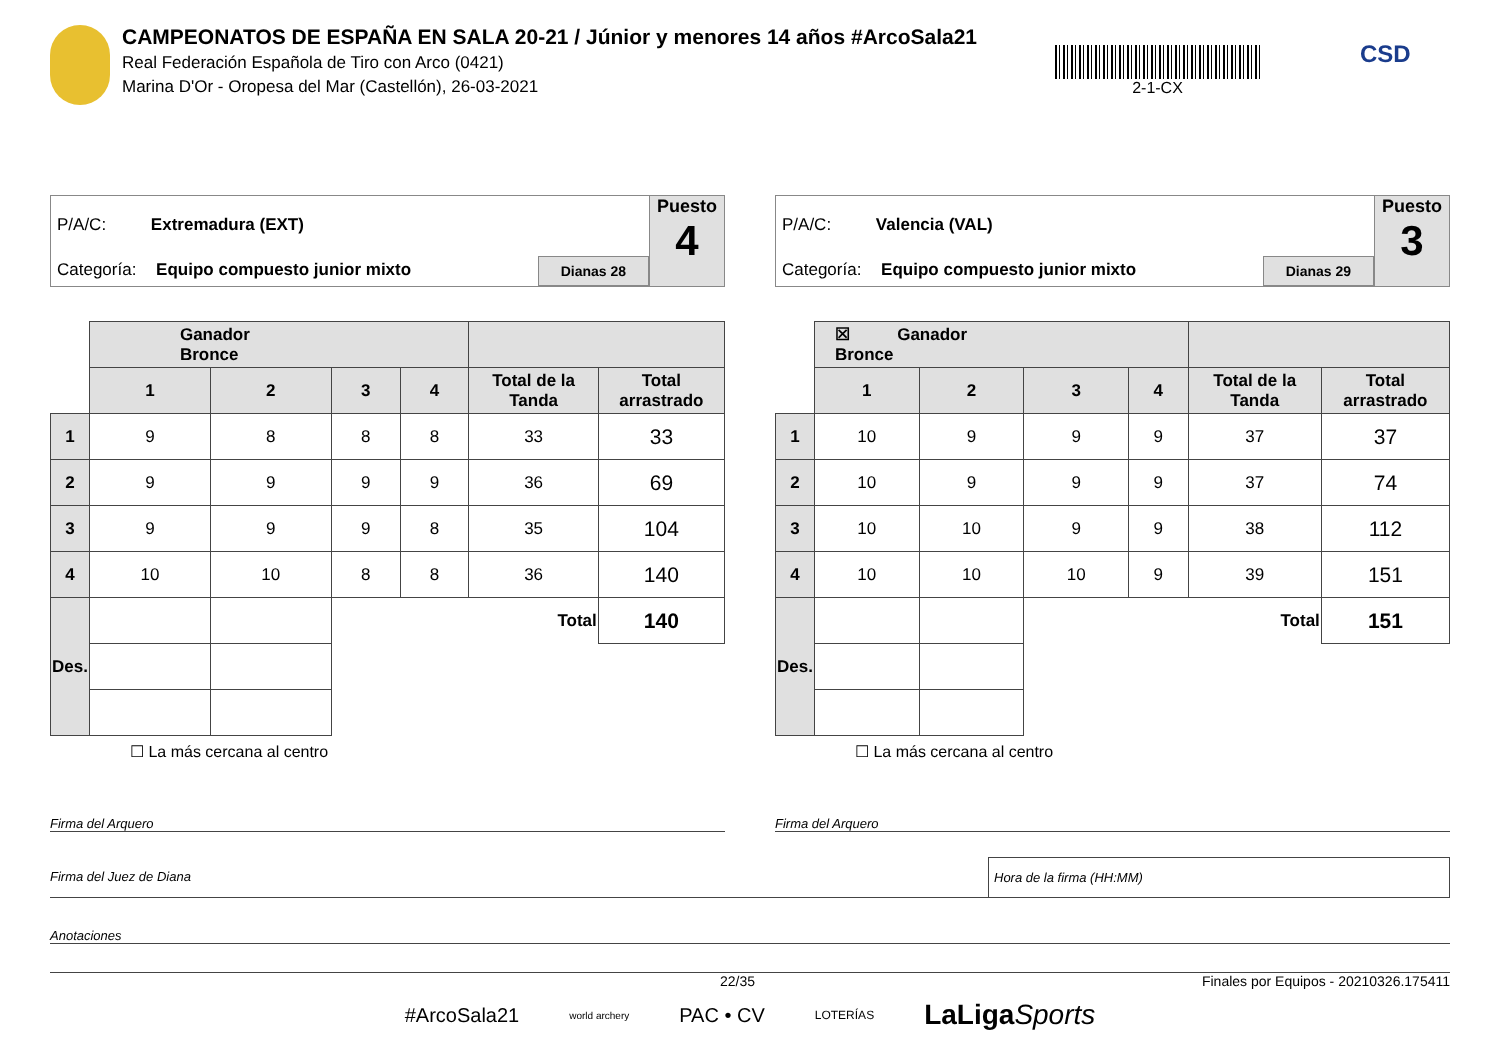CAMPEONATOS DE ESPAÑA EN SALA 20-21 / Júnior y menores 14 años #ArcoSala21
Real Federación Española de Tiro con Arco (0421)
Marina D'Or - Oropesa del Mar (Castellón), 26-03-2021
2-1-CX
CSD
P/A/C: Extremadura (EXT)
Categoría: Equipo compuesto junior mixto
Dianas 28
Puesto
4
| | Ganador Bronce | | | | | |
| | 1 | 2 | 3 | 4 | Total de la Tanda | Total arrastrado |
| 1 | 9 | 8 | 8 | 8 | 33 | 33 |
| 2 | 9 | 9 | 9 | 9 | 36 | 69 |
| 3 | 9 | 9 | 9 | 8 | 35 | 104 |
| 4 | 10 | 10 | 8 | 8 | 36 | 140 |
| Des. | | | Total | | | 140 |
☐ La más cercana al centro
P/A/C: Valencia (VAL)
Categoría: Equipo compuesto junior mixto
Dianas 29
Puesto
3
| | ☒ Ganador Bronce | | | | | |
| | 1 | 2 | 3 | 4 | Total de la Tanda | Total arrastrado |
| 1 | 10 | 9 | 9 | 9 | 37 | 37 |
| 2 | 10 | 9 | 9 | 9 | 37 | 74 |
| 3 | 10 | 10 | 9 | 9 | 38 | 112 |
| 4 | 10 | 10 | 10 | 9 | 39 | 151 |
| Des. | | | Total | | | 151 |
☐ La más cercana al centro
Firma del Arquero Firma del Arquero
Firma del Juez de Diana Hora de la firma (HH:MM)
Anotaciones
22/35 Finales por Equipos - 20210326.175411
#ArcoSala21 world archery PAC • CV LOTERÍAS LaLigaSports